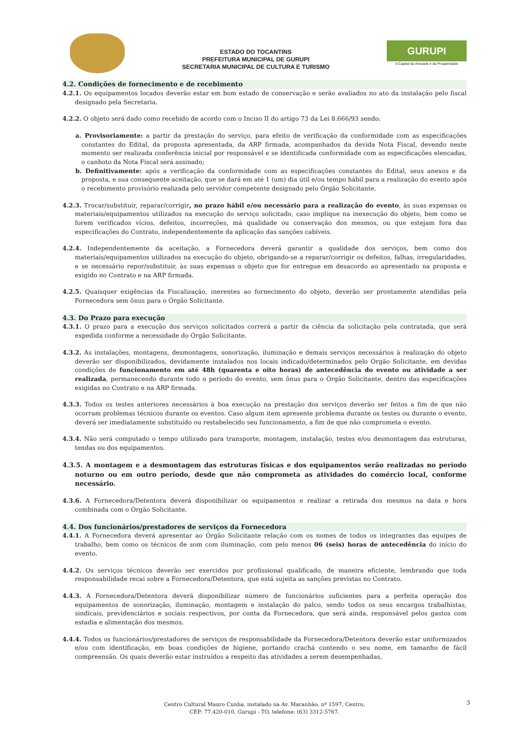ESTADO DO TOCANTINS
PREFEITURA MUNICIPAL DE GURUPI
SECRETARIA MUNICIPAL DE CULTURA E TURISMO
GURUPI
A Capital da Amizade e da Prosperidade
4.2. Condições de fornecimento e de recebimento
4.2.1. Os equipamentos locados deverão estar em bom estado de conservação e serão avaliados no ato da instalação pelo fiscal designado pela Secretaria.
4.2.2. O objeto será dado como recebido de acordo com o Inciso II do artigo 73 da Lei 8.666/93 sendo:
a. Provisoriamente: a partir da prestação do serviço, para efeito de verificação da conformidade com as especificações constantes do Edital, da proposta apresentada, da ARP firmada, acompanhados da devida Nota Fiscal, devendo neste momento ser realizada conferência inicial por responsável e se identificada conformidade com as especificações elencadas, o canhoto da Nota Fiscal será assinado;
b. Definitivamente: após a verificação da conformidade com as especificações constantes do Edital, seus anexos e da proposta, e sua consequente aceitação, que se dará em até 1 (um) dia útil e/ou tempo hábil para a realização do evento após o recebimento provisório realizada pelo servidor competente designado pelo Órgão Solicitante.
4.2.3. Trocar/substituir, reparar/corrigir, no prazo hábil e/ou necessário para a realização do evento, às suas expensas os materiais/equipamentos utilizados na execução do serviço solicitado, caso implique na inexecução do objeto, bem como se forem verificados vícios, defeitos, incorreções, má qualidade ou conservação dos mesmos, ou que estejam fora das especificações do Contrato, independentemente da aplicação das sanções cabíveis.
4.2.4. Independentemente da aceitação, a Fornecedora deverá garantir a qualidade dos serviços, bem como dos materiais/equipamentos utilizados na execução do objeto, obrigando-se a reparar/corrigir os defeitos, falhas, irregularidades, e se necessário repor/substituir, às suas expensas o objeto que for entregue em desacordo ao apresentado na proposta e exigido no Contrato e na ARP firmada.
4.2.5. Quaisquer exigências da Fiscalização, inerentes ao fornecimento do objeto, deverão ser prontamente atendidas pela Fornecedora sem ônus para o Órgão Solicitante.
4.3. Do Prazo para execução
4.3.1. O prazo para a execução dos serviços solicitados correrá a partir da ciência da solicitação pela contratada, que será expedida conforme a necessidade do Órgão Solicitante.
4.3.2. As instalações, montagens, desmontagens, sonorização, iluminação e demais serviços necessários à realização do objeto deverão ser disponibilizados, devidamente instalados nos locais indicado/determinados pelo Órgão Solicitante, em devidas condições de funcionamento em até 48h (quarenta e oito horas) de antecedência do evento ou atividade a ser realizada, permanecendo durante todo o período do evento, sem ônus para o Órgão Solicitante, dentro das especificações exigidas no Contrato e na ARP firmada.
4.3.3. Todos os testes anteriores necessários à boa execução na prestação dos serviços deverão ser feitos a fim de que não ocorram problemas técnicos durante os eventos. Caso algum item apresente problema durante os testes ou durante o evento, deverá ser imediatamente substituído ou restabelecido seu funcionamento, a fim de que não comprometa o evento.
4.3.4. Não será computado o tempo utilizado para transporte, montagem, instalação, testes e/ou desmontagem das estruturas, tendas ou dos equipamentos.
4.3.5. A montagem e a desmontagem das estruturas físicas e dos equipamentos serão realizadas no período noturno ou em outro período, desde que não comprometa as atividades do comércio local, conforme necessário.
4.3.6. A Fornecedora/Detentora deverá disponibilizar os equipamentos e realizar a retirada dos mesmos na data e hora combinada com o Órgão Solicitante.
4.4. Dos funcionários/prestadores de serviços da Fornecedora
4.4.1. A Fornecedora deverá apresentar ao Órgão Solicitante relação com os nomes de todos os integrantes das equipes de trabalho, bem como os técnicos de som com iluminação, com pelo menos 06 (seis) horas de antecedência do início do evento.
4.4.2. Os serviços técnicos deverão ser exercidos por profissional qualificado, de maneira eficiente, lembrando que toda responsabilidade recai sobre a Fornecedora/Detentora, que está sujeita as sanções previstas no Contrato.
4.4.3. A Fornecedora/Detentora deverá disponibilizar número de funcionários suficientes para a perfeita operação dos equipamentos de sonorização, iluminação, montagem e instalação do palco, sendo todos os seus encargos trabalhistas, sindicais, previdenciários e sociais respectivos, por conta da Fornecedora, que será ainda, responsável pelos gastos com estadia e alimentação dos mesmos.
4.4.4. Todos os funcionários/prestadores de serviços de responsabilidade da Fornecedora/Detentora deverão estar uniformizados e/ou com identificação, em boas condições de higiene, portando crachá contendo o seu nome, em tamanho de fácil compreensão. Os quais deverão estar instruídos a respeito das atividades a serem desempenhadas,
Centro Cultural Mauro Cunha, instalado na Av. Maranhão, nº 1597, Centro,
CEP: 77.420-010, Gurupi - TO, telefone: (63) 3312-5767.
3